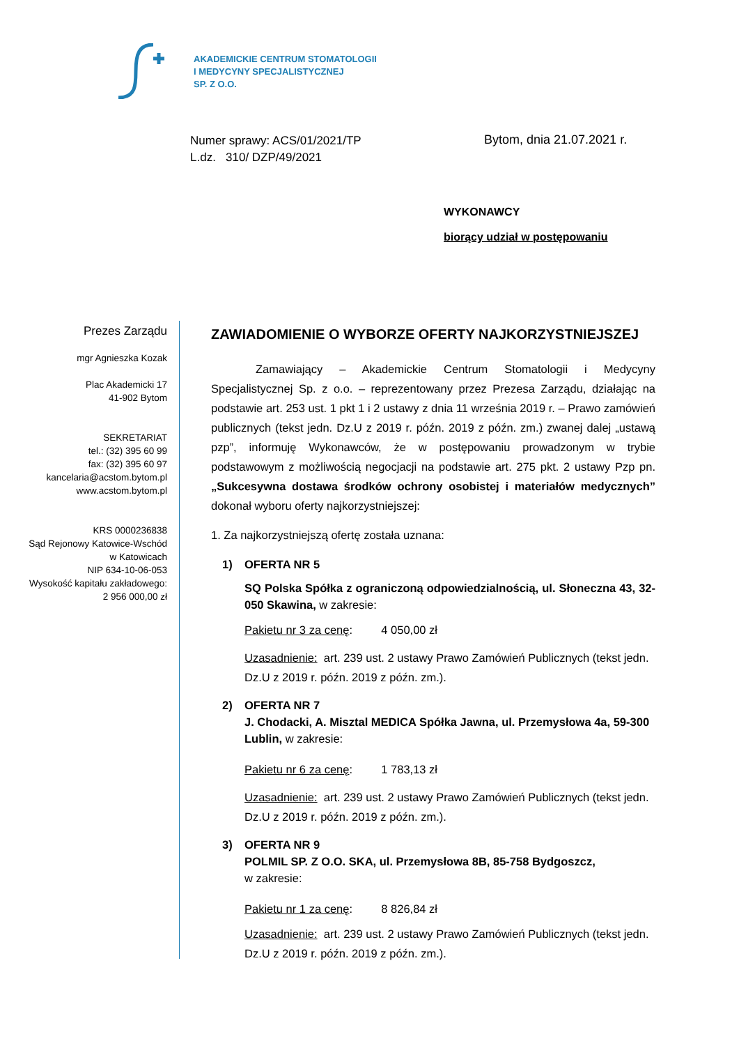AKADEMICKIE CENTRUM STOMATOLOGII
I MEDYCYNY SPECJALISTYCZNEJ
SP. Z O.O.
Numer sprawy: ACS/01/2021/TP
L.dz. 310/ DZP/49/2021
Bytom, dnia 21.07.2021 r.
WYKONAWCY
biorący udział w postępowaniu
Prezes Zarządu
mgr Agnieszka Kozak
Plac Akademicki 17
41-902 Bytom
SEKRETARIAT
tel.: (32) 395 60 99
fax: (32) 395 60 97
kancelaria@acstom.bytom.pl
www.acstom.bytom.pl
KRS 0000236838
Sąd Rejonowy Katowice-Wschód
w Katowicach
NIP 634-10-06-053
Wysokość kapitału zakładowego:
2 956 000,00 zł
ZAWIADOMIENIE O WYBORZE OFERTY NAJKORZYSTNIEJSZEJ
Zamawiający – Akademickie Centrum Stomatologii i Medycyny Specjalistycznej Sp. z o.o. – reprezentowany przez Prezesa Zarządu, działając na podstawie art. 253 ust. 1 pkt 1 i 2 ustawy z dnia 11 września 2019 r. – Prawo zamówień publicznych (tekst jedn. Dz.U z 2019 r. późn. 2019 z późn. zm.) zwanej dalej „ustawą pzp”, informuję Wykonawców, że w postępowaniu prowadzonym w trybie podstawowym z możliwością negocjacji na podstawie art. 275 pkt. 2 ustawy Pzp pn. „Sukcesywna dostawa środków ochrony osobistej i materiałów medycznych” dokonał wyboru oferty najkorzystniejszej:
1. Za najkorzystniejszą ofertę została uznana:
1) OFERTA NR 5
SQ Polska Spółka z ograniczoną odpowiedzialnością, ul. Słoneczna 43, 32-050 Skawina, w zakresie:
Pakietu nr 3 za cenę: 4 050,00 zł
Uzasadnienie: art. 239 ust. 2 ustawy Prawo Zamówień Publicznych (tekst jedn. Dz.U z 2019 r. późn. 2019 z późn. zm.).
2) OFERTA NR 7
J. Chodacki, A. Misztal MEDICA Spółka Jawna, ul. Przemysłowa 4a, 59-300 Lublin, w zakresie:
Pakietu nr 6 za cenę: 1 783,13 zł
Uzasadnienie: art. 239 ust. 2 ustawy Prawo Zamówień Publicznych (tekst jedn. Dz.U z 2019 r. późn. 2019 z późn. zm.).
3) OFERTA NR 9
POLMIL SP. Z O.O. SKA, ul. Przemysłowa 8B, 85-758 Bydgoszcz,
w zakresie:
Pakietu nr 1 za cenę: 8 826,84 zł
Uzasadnienie: art. 239 ust. 2 ustawy Prawo Zamówień Publicznych (tekst jedn. Dz.U z 2019 r. późn. 2019 z późn. zm.).